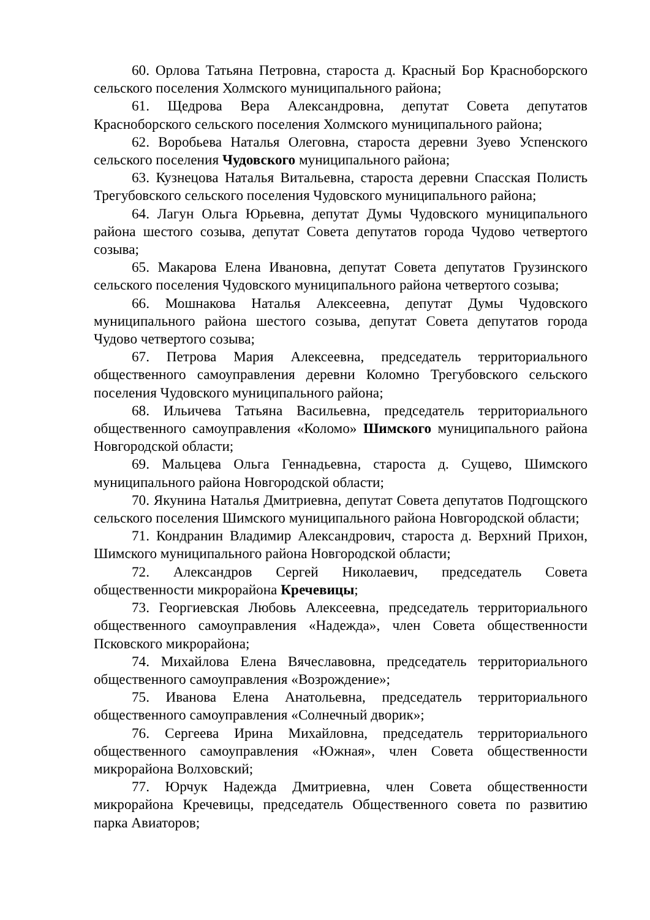60. Орлова Татьяна Петровна, староста д. Красный Бор Красноборского сельского поселения Холмского муниципального района;
61. Щедрова Вера Александровна, депутат Совета депутатов Красноборского сельского поселения Холмского муниципального района;
62. Воробьева Наталья Олеговна, староста деревни Зуево Успенского сельского поселения Чудовского муниципального района;
63. Кузнецова Наталья Витальевна, староста деревни Спасская Полисть Трегубовского сельского поселения Чудовского муниципального района;
64. Лагун Ольга Юрьевна, депутат Думы Чудовского муниципального района шестого созыва, депутат Совета депутатов города Чудово четвертого созыва;
65. Макарова Елена Ивановна, депутат Совета депутатов Грузинского сельского поселения Чудовского муниципального района четвертого созыва;
66. Мошнакова Наталья Алексеевна, депутат Думы Чудовского муниципального района шестого созыва, депутат Совета депутатов города Чудово четвертого созыва;
67. Петрова Мария Алексеевна, председатель территориального общественного самоуправления деревни Коломно Трегубовского сельского поселения Чудовского муниципального района;
68. Ильичева Татьяна Васильевна, председатель территориального общественного самоуправления «Коломо» Шимского муниципального района Новгородской области;
69. Мальцева Ольга Геннадьевна, староста д. Сущево, Шимского муниципального района Новгородской области;
70. Якунина Наталья Дмитриевна, депутат Совета депутатов Подгощского сельского поселения Шимского муниципального района Новгородской области;
71. Кондранин Владимир Александрович, староста д. Верхний Прихон, Шимского муниципального района Новгородской области;
72. Александров Сергей Николаевич, председатель Совета общественности микрорайона Кречевицы;
73. Георгиевская Любовь Алексеевна, председатель территориального общественного самоуправления «Надежда», член Совета общественности Псковского микрорайона;
74. Михайлова Елена Вячеславовна, председатель территориального общественного самоуправления «Возрождение»;
75. Иванова Елена Анатольевна, председатель территориального общественного самоуправления «Солнечный дворик»;
76. Сергеева Ирина Михайловна, председатель территориального общественного самоуправления «Южная», член Совета общественности микрорайона Волховский;
77. Юрчук Надежда Дмитриевна, член Совета общественности микрорайона Кречевицы, председатель Общественного совета по развитию парка Авиаторов;